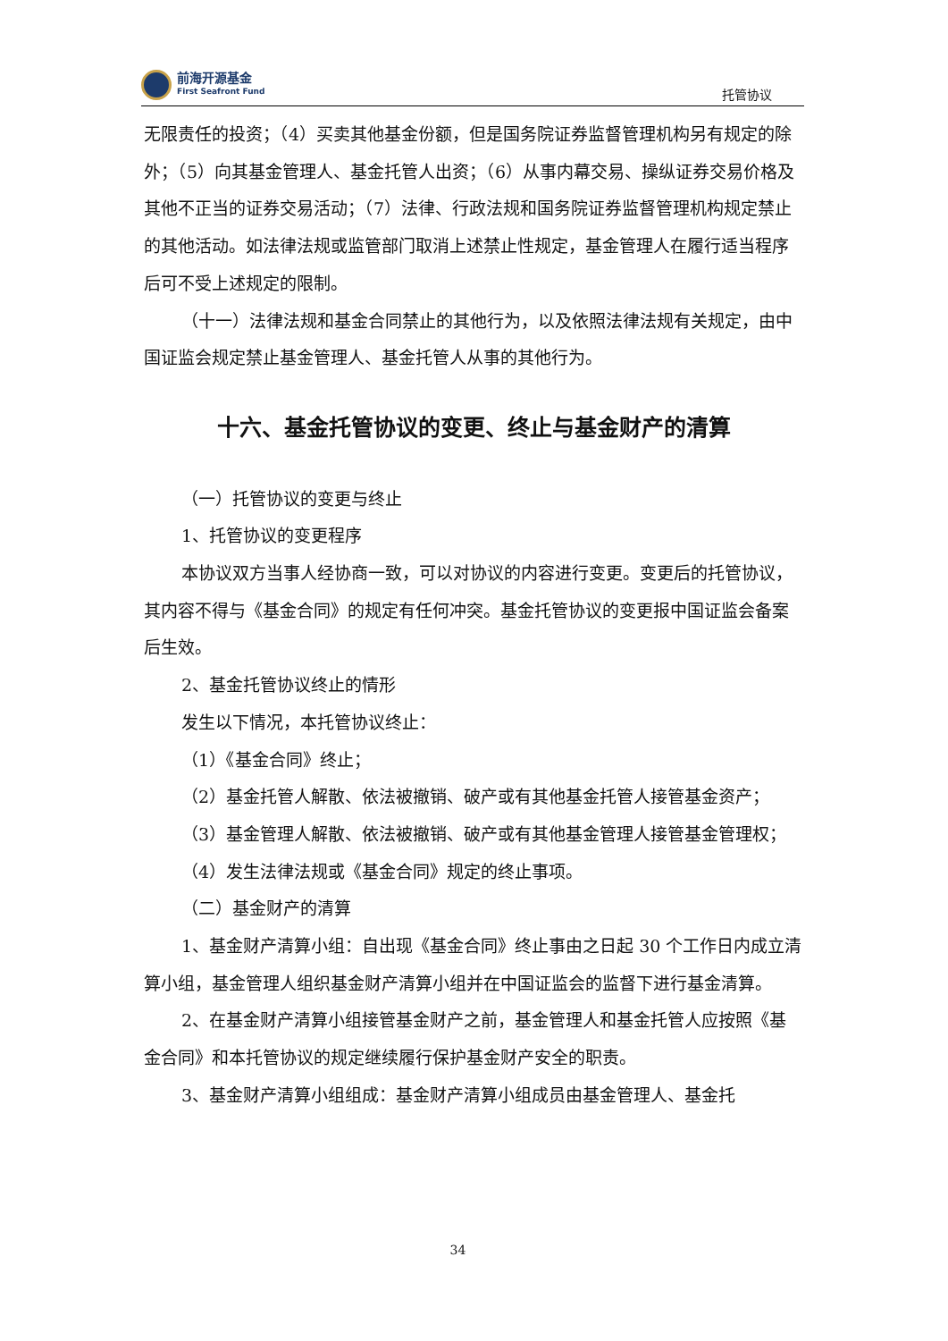前海开源基金
First Seafront Fund
托管协议
无限责任的投资；（4）买卖其他基金份额，但是国务院证券监督管理机构另有规定的除外；（5）向其基金管理人、基金托管人出资；（6）从事内幕交易、操纵证券交易价格及其他不正当的证券交易活动；（7）法律、行政法规和国务院证券监督管理机构规定禁止的其他活动。如法律法规或监管部门取消上述禁止性规定，基金管理人在履行适当程序后可不受上述规定的限制。
（十一）法律法规和基金合同禁止的其他行为，以及依照法律法规有关规定，由中国证监会规定禁止基金管理人、基金托管人从事的其他行为。
十六、基金托管协议的变更、终止与基金财产的清算
（一）托管协议的变更与终止
1、托管协议的变更程序
本协议双方当事人经协商一致，可以对协议的内容进行变更。变更后的托管协议，其内容不得与《基金合同》的规定有任何冲突。基金托管协议的变更报中国证监会备案后生效。
2、基金托管协议终止的情形
发生以下情况，本托管协议终止：
（1）《基金合同》终止；
（2）基金托管人解散、依法被撤销、破产或有其他基金托管人接管基金资产；
（3）基金管理人解散、依法被撤销、破产或有其他基金管理人接管基金管理权；
（4）发生法律法规或《基金合同》规定的终止事项。
（二）基金财产的清算
1、基金财产清算小组：自出现《基金合同》终止事由之日起 30 个工作日内成立清算小组，基金管理人组织基金财产清算小组并在中国证监会的监督下进行基金清算。
2、在基金财产清算小组接管基金财产之前，基金管理人和基金托管人应按照《基金合同》和本托管协议的规定继续履行保护基金财产安全的职责。
3、基金财产清算小组组成：基金财产清算小组成员由基金管理人、基金托
34